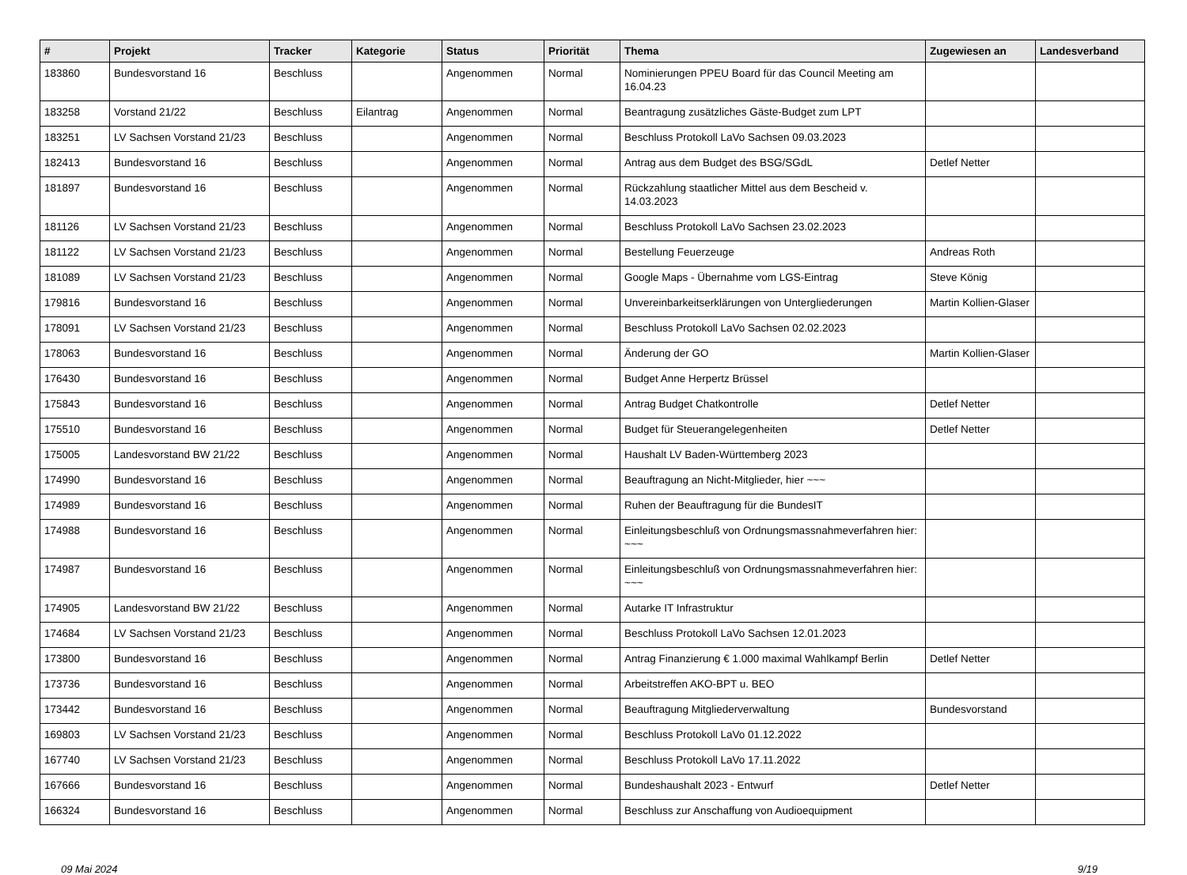| # | Projekt | Tracker | Kategorie | Status | Priorität | Thema | Zugewiesen an | Landesverband |
| --- | --- | --- | --- | --- | --- | --- | --- | --- |
| 183860 | Bundesvorstand 16 | Beschluss | | Angenommen | Normal | Nominierungen PPEU Board für das Council Meeting am 16.04.23 | | |
| 183258 | Vorstand 21/22 | Beschluss | Eilantrag | Angenommen | Normal | Beantragung zusätzliches Gäste-Budget zum LPT | | |
| 183251 | LV Sachsen Vorstand 21/23 | Beschluss | | Angenommen | Normal | Beschluss Protokoll LaVo Sachsen 09.03.2023 | | |
| 182413 | Bundesvorstand 16 | Beschluss | | Angenommen | Normal | Antrag aus dem Budget des BSG/SGdL | Detlef Netter | |
| 181897 | Bundesvorstand 16 | Beschluss | | Angenommen | Normal | Rückzahlung staatlicher Mittel aus dem Bescheid v. 14.03.2023 | | |
| 181126 | LV Sachsen Vorstand 21/23 | Beschluss | | Angenommen | Normal | Beschluss Protokoll LaVo Sachsen 23.02.2023 | | |
| 181122 | LV Sachsen Vorstand 21/23 | Beschluss | | Angenommen | Normal | Bestellung Feuerzeuge | Andreas Roth | |
| 181089 | LV Sachsen Vorstand 21/23 | Beschluss | | Angenommen | Normal | Google Maps - Übernahme vom LGS-Eintrag | Steve König | |
| 179816 | Bundesvorstand 16 | Beschluss | | Angenommen | Normal | Unvereinbarkeitserklärungen von Untergliederungen | Martin Kollien-Glaser | |
| 178091 | LV Sachsen Vorstand 21/23 | Beschluss | | Angenommen | Normal | Beschluss Protokoll LaVo Sachsen 02.02.2023 | | |
| 178063 | Bundesvorstand 16 | Beschluss | | Angenommen | Normal | Änderung der GO | Martin Kollien-Glaser | |
| 176430 | Bundesvorstand 16 | Beschluss | | Angenommen | Normal | Budget Anne Herpertz Brüssel | | |
| 175843 | Bundesvorstand 16 | Beschluss | | Angenommen | Normal | Antrag Budget Chatkontrolle | Detlef Netter | |
| 175510 | Bundesvorstand 16 | Beschluss | | Angenommen | Normal | Budget für Steuerangelegenheiten | Detlef Netter | |
| 175005 | Landesvorstand BW 21/22 | Beschluss | | Angenommen | Normal | Haushalt LV Baden-Württemberg 2023 | | |
| 174990 | Bundesvorstand 16 | Beschluss | | Angenommen | Normal | Beauftragung an Nicht-Mitglieder, hier ~~~ | | |
| 174989 | Bundesvorstand 16 | Beschluss | | Angenommen | Normal | Ruhen der Beauftragung für die BundesIT | | |
| 174988 | Bundesvorstand 16 | Beschluss | | Angenommen | Normal | Einleitungsbeschluß von Ordnungsmassnahmeverfahren hier: ~~~ | | |
| 174987 | Bundesvorstand 16 | Beschluss | | Angenommen | Normal | Einleitungsbeschluß von Ordnungsmassnahmeverfahren hier: ~~~ | | |
| 174905 | Landesvorstand BW 21/22 | Beschluss | | Angenommen | Normal | Autarke IT Infrastruktur | | |
| 174684 | LV Sachsen Vorstand 21/23 | Beschluss | | Angenommen | Normal | Beschluss Protokoll LaVo Sachsen 12.01.2023 | | |
| 173800 | Bundesvorstand 16 | Beschluss | | Angenommen | Normal | Antrag Finanzierung € 1.000 maximal Wahlkampf Berlin | Detlef Netter | |
| 173736 | Bundesvorstand 16 | Beschluss | | Angenommen | Normal | Arbeitstreffen AKO-BPT u. BEO | | |
| 173442 | Bundesvorstand 16 | Beschluss | | Angenommen | Normal | Beauftragung Mitgliederverwaltung | Bundesvorstand | |
| 169803 | LV Sachsen Vorstand 21/23 | Beschluss | | Angenommen | Normal | Beschluss Protokoll LaVo 01.12.2022 | | |
| 167740 | LV Sachsen Vorstand 21/23 | Beschluss | | Angenommen | Normal | Beschluss Protokoll LaVo 17.11.2022 | | |
| 167666 | Bundesvorstand 16 | Beschluss | | Angenommen | Normal | Bundeshaushalt 2023 - Entwurf | Detlef Netter | |
| 166324 | Bundesvorstand 16 | Beschluss | | Angenommen | Normal | Beschluss zur Anschaffung von Audioequipment | | |
09 Mai 2024 9/19